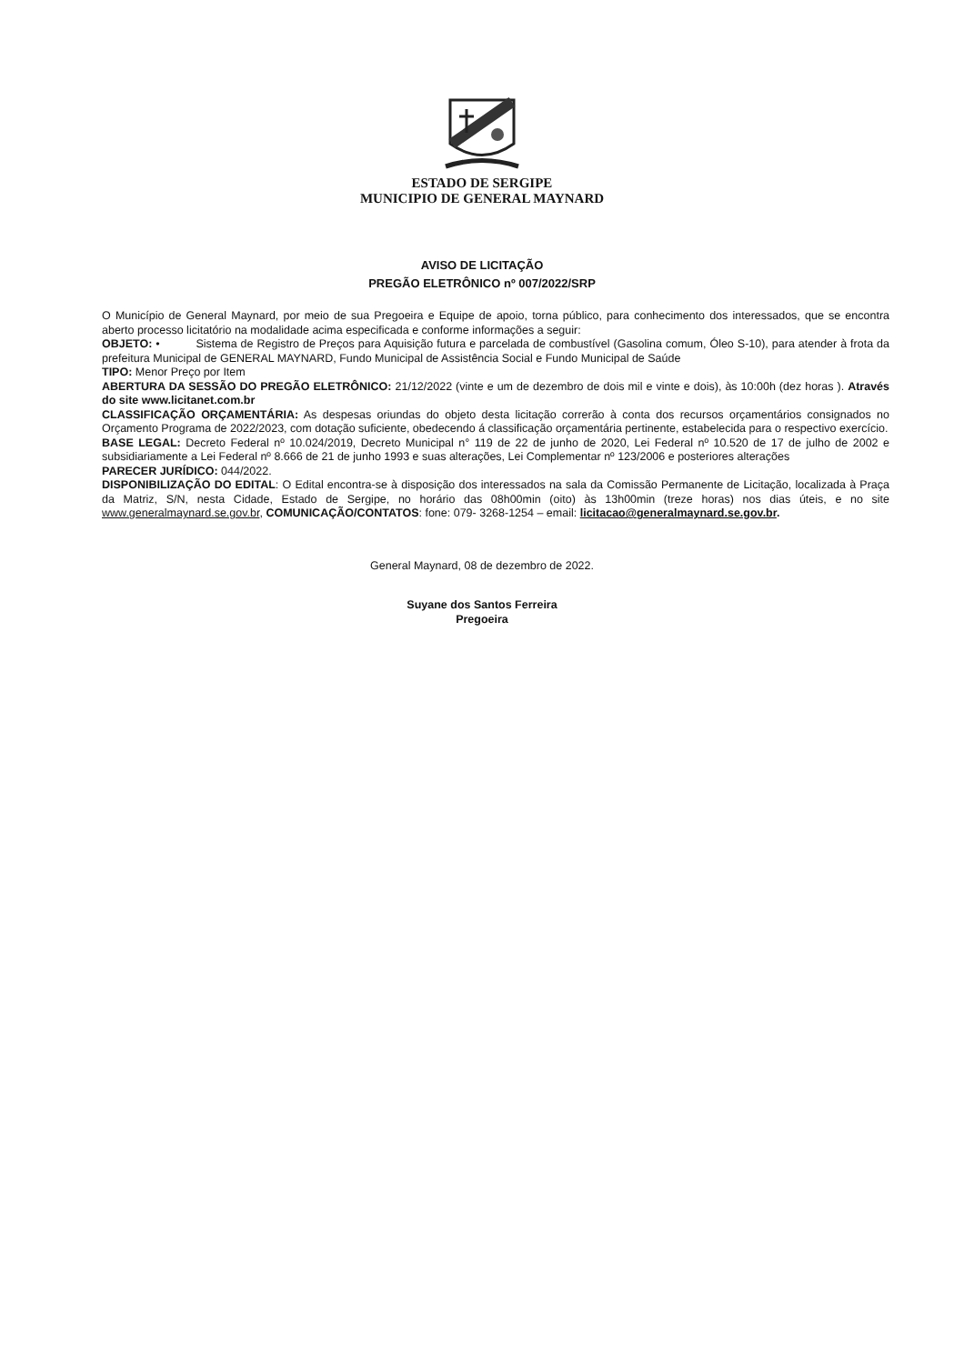ESTADO DE SERGIPE
MUNICIPIO DE GENERAL MAYNARD
AVISO DE LICITAÇÃO
PREGÃO ELETRÔNICO nº 007/2022/SRP
O Município de General Maynard, por meio de sua Pregoeira e Equipe de apoio, torna público, para conhecimento dos interessados, que se encontra aberto processo licitatório na modalidade acima especificada e conforme informações a seguir:
OBJETO: • Sistema de Registro de Preços para Aquisição futura e parcelada de combustível (Gasolina comum, Óleo S-10), para atender à frota da prefeitura Municipal de GENERAL MAYNARD, Fundo Municipal de Assistência Social e Fundo Municipal de Saúde
TIPO: Menor Preço por Item
ABERTURA DA SESSÃO DO PREGÃO ELETRÔNICO: 21/12/2022 (vinte e um de dezembro de dois mil e vinte e dois), às 10:00h (dez horas ). Através do site www.licitanet.com.br
CLASSIFICAÇÃO ORÇAMENTÁRIA: As despesas oriundas do objeto desta licitação correrão à conta dos recursos orçamentários consignados no Orçamento Programa de 2022/2023, com dotação suficiente, obedecendo á classificação orçamentária pertinente, estabelecida para o respectivo exercício.
BASE LEGAL: Decreto Federal nº 10.024/2019, Decreto Municipal n° 119 de 22 de junho de 2020, Lei Federal nº 10.520 de 17 de julho de 2002 e subsidiariamente a Lei Federal nº 8.666 de 21 de junho 1993 e suas alterações, Lei Complementar nº 123/2006 e posteriores alterações
PARECER JURÍDICO: 044/2022.
DISPONIBILIZAÇÃO DO EDITAL: O Edital encontra-se à disposição dos interessados na sala da Comissão Permanente de Licitação, localizada à Praça da Matriz, S/N, nesta Cidade, Estado de Sergipe, no horário das 08h00min (oito) às 13h00min (treze horas) nos dias úteis, e no site www.generalmaynard.se.gov.br, COMUNICAÇÃO/CONTATOS: fone: 079- 3268-1254 – email: licitacao@generalmaynard.se.gov.br.
General Maynard, 08 de dezembro de 2022.
Suyane dos Santos Ferreira
Pregoeira